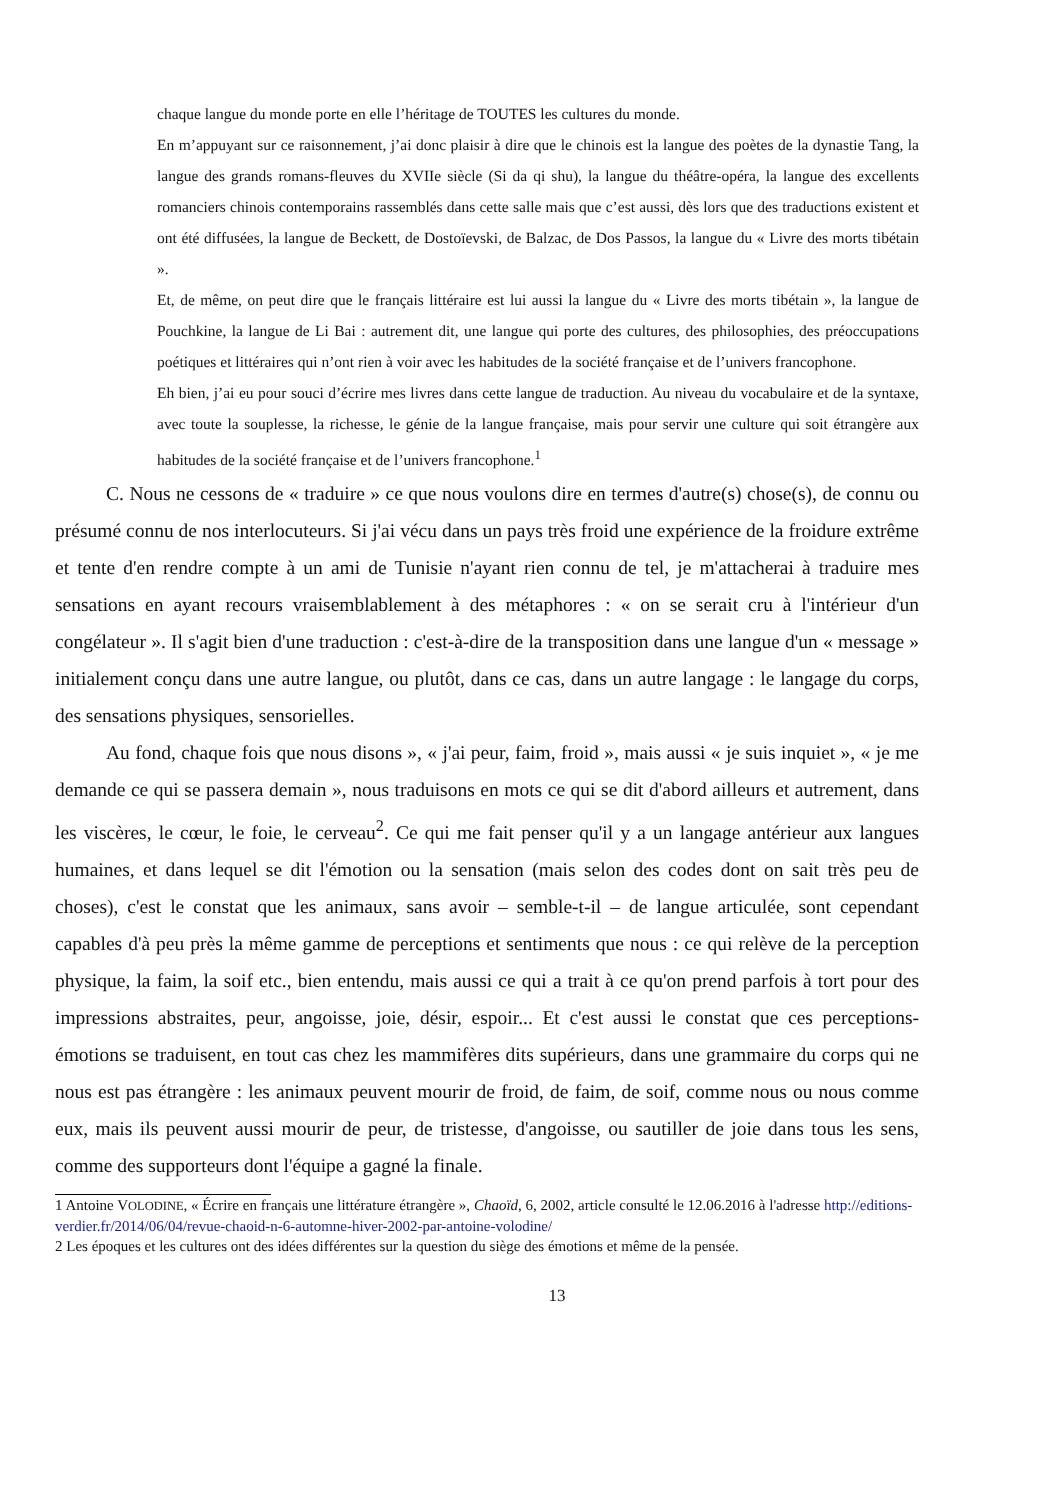chaque langue du monde porte en elle l’héritage de TOUTES les cultures du monde.
En m’appuyant sur ce raisonnement, j’ai donc plaisir à dire que le chinois est la langue des poètes de la dynastie Tang, la langue des grands romans-fleuves du XVIIe siècle (Si da qi shu), la langue du théâtre-opéra, la langue des excellents romanciers chinois contemporains rassemblés dans cette salle mais que c’est aussi, dès lors que des traductions existent et ont été diffusées, la langue de Beckett, de Dostoïevski, de Balzac, de Dos Passos, la langue du « Livre des morts tibétain ».
Et, de même, on peut dire que le français littéraire est lui aussi la langue du « Livre des morts tibétain », la langue de Pouchkine, la langue de Li Bai : autrement dit, une langue qui porte des cultures, des philosophies, des préoccupations poétiques et littéraires qui n’ont rien à voir avec les habitudes de la société française et de l’univers francophone.
Eh bien, j’ai eu pour souci d’écrire mes livres dans cette langue de traduction. Au niveau du vocabulaire et de la syntaxe, avec toute la souplesse, la richesse, le génie de la langue française, mais pour servir une culture qui soit étrangère aux habitudes de la société française et de l’univers francophone.<sup>1</sup>
C. Nous ne cessons de « traduire » ce que nous voulons dire en termes d'autre(s) chose(s), de connu ou présumé connu de nos interlocuteurs. Si j'ai vécu dans un pays très froid une expérience de la froidure extrême et tente d'en rendre compte à un ami de Tunisie n'ayant rien connu de tel, je m'attacherai à traduire mes sensations en ayant recours vraisemblablement à des métaphores : « on se serait cru à l'intérieur d'un congélateur ». Il s'agit bien d'une traduction : c'est-à-dire de la transposition dans une langue d'un « message » initialement conçu dans une autre langue, ou plutôt, dans ce cas, dans un autre langage : le langage du corps, des sensations physiques, sensorielles.
Au fond, chaque fois que nous disons », « j'ai peur, faim, froid », mais aussi « je suis inquiet », « je me demande ce qui se passera demain », nous traduisons en mots ce qui se dit d'abord ailleurs et autrement, dans les viscères, le cœur, le foie, le cerveau<sup>2</sup>. Ce qui me fait penser qu'il y a un langage antérieur aux langues humaines, et dans lequel se dit l'émotion ou la sensation (mais selon des codes dont on sait très peu de choses), c'est le constat que les animaux, sans avoir – semble-t-il – de langue articulée, sont cependant capables d'à peu près la même gamme de perceptions et sentiments que nous : ce qui relève de la perception physique, la faim, la soif etc., bien entendu, mais aussi ce qui a trait à ce qu'on prend parfois à tort pour des impressions abstraites, peur, angoisse, joie, désir, espoir... Et c'est aussi le constat que ces perceptions-émotions se traduisent, en tout cas chez les mammifères dits supérieurs, dans une grammaire du corps qui ne nous est pas étrangère : les animaux peuvent mourir de froid, de faim, de soif, comme nous ou nous comme eux, mais ils peuvent aussi mourir de peur, de tristesse, d'angoisse, ou sautiller de joie dans tous les sens, comme des supporteurs dont l'équipe a gagné la finale.
1 Antoine VOLODINE, « Écrire en français une littérature étrangère », Chaoïd, 6, 2002, article consulté le 12.06.2016 à l'adresse http://editions-verdier.fr/2014/06/04/revue-chaoid-n-6-automne-hiver-2002-par-antoine-volodine/
2 Les époques et les cultures ont des idées différentes sur la question du siège des émotions et même de la pensée.
13